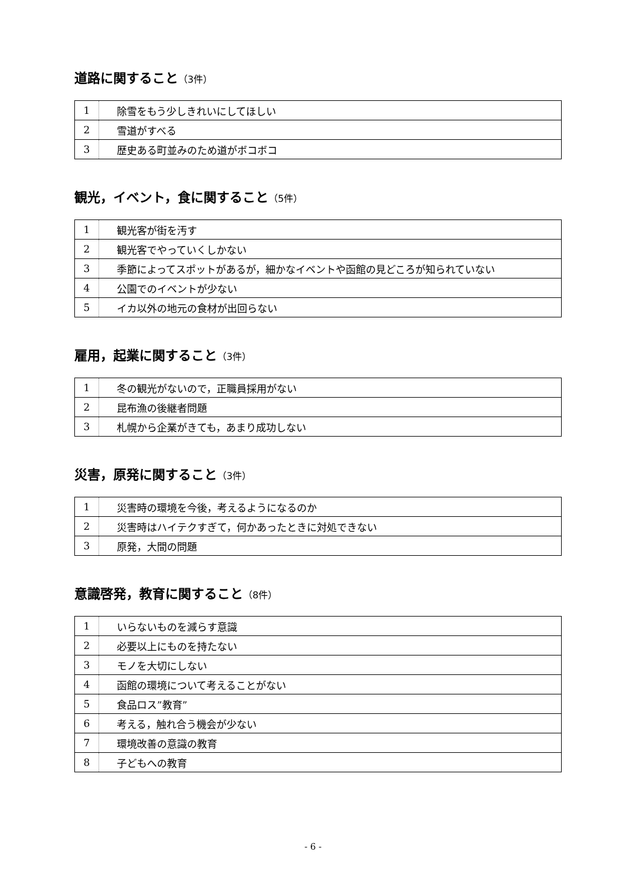道路に関すること（3件）
| 1 | 除雪をもう少しきれいにしてほしい |
| 2 | 雪道がすべる |
| 3 | 歴史ある町並みのため道がボコボコ |
観光，イベント，食に関すること（5件）
| 1 | 観光客が街を汚す |
| 2 | 観光客でやっていくしかない |
| 3 | 季節によってスポットがあるが，細かなイベントや函館の見どころが知られていない |
| 4 | 公園でのイベントが少ない |
| 5 | イカ以外の地元の食材が出回らない |
雇用，起業に関すること（3件）
| 1 | 冬の観光がないので，正職員採用がない |
| 2 | 昆布漁の後継者問題 |
| 3 | 札幌から企業がきても，あまり成功しない |
災害，原発に関すること（3件）
| 1 | 災害時の環境を今後，考えるようになるのか |
| 2 | 災害時はハイテクすぎて，何かあったときに対処できない |
| 3 | 原発，大間の問題 |
意識啓発，教育に関すること（8件）
| 1 | いらないものを減らす意識 |
| 2 | 必要以上にものを持たない |
| 3 | モノを大切にしない |
| 4 | 函館の環境について考えることがない |
| 5 | 食品ロス”教育” |
| 6 | 考える，触れ合う機会が少ない |
| 7 | 環境改善の意識の教育 |
| 8 | 子どもへの教育 |
- 6 -